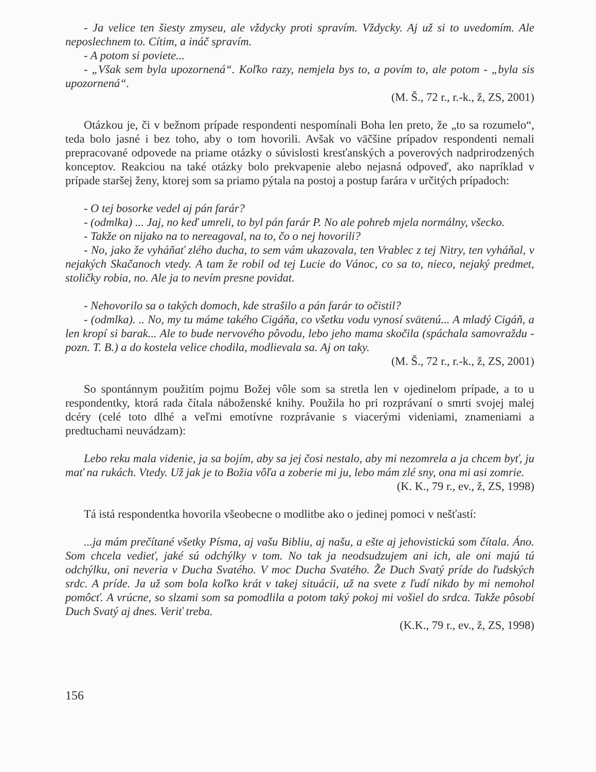- Ja velice ten šiesty zmyseu, ale vždycky proti spravím. Vždycky. Aj už si to uvedomím. Ale neposlechnem to. Cítim, a ináč spravím.
- A potom si poviete...
- „Však sem byla upozornená“. Koľko razy, nemjela bys to, a povím to, ale potom - „byla sis upozornená“.
(M. Š., 72 r., r.-k., ž, ZS, 2001)
Otázkou je, či v bežnom prípade respondenti nespomínali Boha len preto, že „to sa rozumelo“, teda bolo jasné i bez toho, aby o tom hovorili. Avšak vo väčšine prípadov respondenti nemali prepracované odpovede na priame otázky o súvislosti kresťanských a poverových nadprirodzených konceptov. Reakciou na také otázky bolo prekvapenie alebo nejasná odpoveď, ako napríklad v prípade staršej ženy, ktorej som sa priamo pýtala na postoj a postup farára v určitých prípadoch:
- O tej bosorke vedel aj pán farár?
- (odmlka) ... Jaj, no keď umreli, to byl pán farár P. No ale pohreb mjela normálny, všecko.
- Takže on nijako na to nereagoval, na to, čo o nej hovorili?
- No, jako že vyháňať zlého ducha, to sem vám ukazovala, ten Vrablec z tej Nitry, ten vyháňal, v nejakých Skačanoch vtedy. A tam že robil od tej Lucie do Vánoc, co sa to, nieco, nejaký predmet, stoličky robia, no. Ale ja to nevím presne povidat.
- Nehovorilo sa o takých domoch, kde strašilo a pán farár to očistil?
- (odmlka). .. No, my tu máme takého Cigáňa, co všetku vodu vynosí svätenú... A mladý Cigáň, a len kropí si barak... Ale to bude nervového pôvodu, lebo jeho mama skočila (spáchala samovraždu - pozn. T. B.) a do kostela velice chodila, modlievala sa. Aj on taky.
(M. Š., 72 r., r.-k., ž, ZS, 2001)
So spontánnym použitím pojmu Božej vôle som sa stretla len v ojedinelom prípade, a to u respondentky, ktorá rada čítala náboženské knihy. Použila ho pri rozprávaní o smrti svojej malej dcéry (celé toto dlhé a veľmi emotívne rozprávanie s viacerými videniami, znameniami a predtuchami neuvádzam):
Lebo reku mala videnie, ja sa bojím, aby sa jej čosi nestalo, aby mi nezomrela a ja chcem byť, ju mať na rukách. Vtedy. Už jak je to Božia vôľa a zoberie mi ju, lebo mám zlé sny, ona mi asi zomrie.
(K. K., 79 r., ev., ž, ZS, 1998)
Tá istá respondentka hovorila všeobecne o modlitbe ako o jedinej pomoci v nešťastí:
...ja mám prečítané všetky Písma, aj vašu Bibliu, aj našu, a ešte aj jehovistickú som čítala. Áno. Som chcela vedieť, jaké sú odchýlky v tom. No tak ja neodsudzujem ani ich, ale oni majú tú odchýlku, oni neveria v Ducha Svatého. V moc Ducha Svatého. Že Duch Svatý príde do ľudských srdc. A príde. Ja už som bola koľko krát v takej situácii, už na svete z ľudí nikdo by mi nemohol pomôcť. A vrúcne, so slzami som sa pomodlila a potom taký pokoj mi vošiel do srdca. Takže pôsobí Duch Svatý aj dnes. Veriť treba.
(K.K., 79 r., ev., ž, ZS, 1998)
156